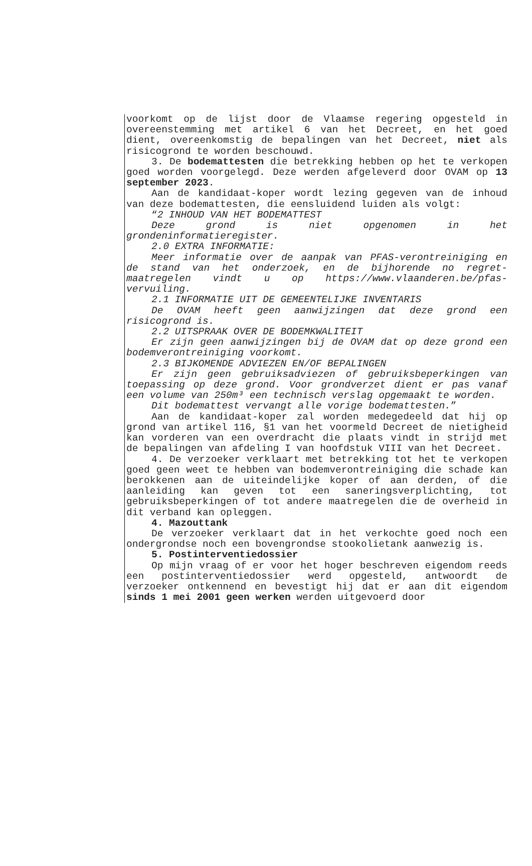voorkomt op de lijst door de Vlaamse regering opgesteld in overeenstemming met artikel 6 van het Decreet, en het goed dient, overeenkomstig de bepalingen van het Decreet, niet als risicogrond te worden beschouwd.
3. De bodemattesten die betrekking hebben op het te verkopen goed worden voorgelegd. Deze werden afgeleverd door OVAM op 13 september 2023.
Aan de kandidaat-koper wordt lezing gegeven van de inhoud van deze bodemattesten, die eensluidend luiden als volgt:
“2 INHOUD VAN HET BODEMATTEST
Deze grond is niet opgenomen in het grondeninformatieregister.
2.0 EXTRA INFORMATIE:
Meer informatie over de aanpak van PFAS-verontreiniging en de stand van het onderzoek, en de bijhorende no regret-maatregelen vindt u op https://www.vlaanderen.be/pfas-vervuiling.
2.1 INFORMATIE UIT DE GEMEENTELIJKE INVENTARIS
De OVAM heeft geen aanwijzingen dat deze grond een risicogrond is.
2.2 UITSPRAAK OVER DE BODEMKWALITEIT
Er zijn geen aanwijzingen bij de OVAM dat op deze grond een bodemverontreiniging voorkomt.
2.3 BIJKOMENDE ADVIEZEN EN/OF BEPALINGEN
Er zijn geen gebruiksadviezen of gebruiksbeperkingen van toepassing op deze grond. Voor grondverzet dient er pas vanaf een volume van 250m³ een technisch verslag opgemaakt te worden.
Dit bodemattest vervangt alle vorige bodemattesten.”
Aan de kandidaat-koper zal worden medegedeeld dat hij op grond van artikel 116, §1 van het voormeld Decreet de nietigheid kan vorderen van een overdracht die plaats vindt in strijd met de bepalingen van afdeling I van hoofdstuk VIII van het Decreet.
4. De verzoeker verklaart met betrekking tot het te verkopen goed geen weet te hebben van bodemverontreiniging die schade kan berokkenen aan de uiteindelijke koper of aan derden, of die aanleiding kan geven tot een saneringsverplichting, tot gebruiksbeperkingen of tot andere maatregelen die de overheid in dit verband kan opleggen.
4. Mazouttank
De verzoeker verklaart dat in het verkochte goed noch een ondergrondse noch een bovengrondse stookolietank aanwezig is.
5. Postinterventiedossier
Op mijn vraag of er voor het hoger beschreven eigendom reeds een postinterventiedossier werd opgesteld, antwoordt de verzoeker ontkennend en bevestigt hij dat er aan dit eigendom sinds 1 mei 2001 geen werken werden uitgevoerd door